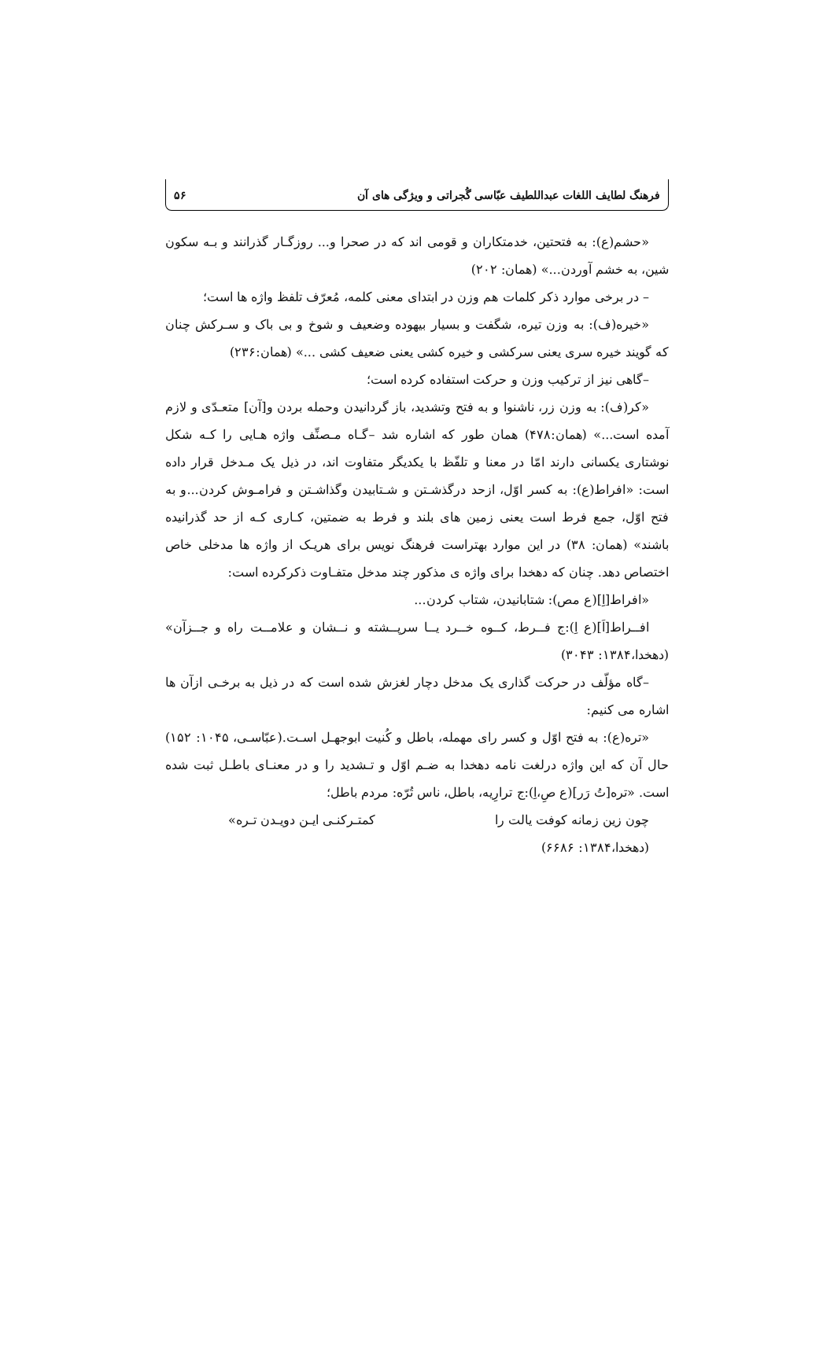فرهنگ لطایف اللغات عبداللطیف عبّاسی گُجراتی و ویژگی های آن ۵۶
«حشم(ع): به فتحتین، خدمتکاران و قومی اند که در صحرا و... روزگـار گذرانند و بـه سکون شین، به خشم آوردن...» (همان: ۲۰۲)
– در برخی موارد ذکر کلمات هم وزن در ابتدای معنی کلمه، مُعرّف تلفظ واژه ها است؛
«خیره(ف): به وزن تیره، شگفت و بسیار بیهوده وضعیف و شوخ و بی باک و سـرکش چنان که گویند خیره سری یعنی سرکشی و خیره کشی یعنی ضعیف کشی ...» (همان:۲۳۶)
–گاهی نیز از ترکیب وزن و حرکت استفاده کرده است؛
«کر(ف): به وزن زر، ناشنوا و به فتح وتشدید، باز گردانیدن وحمله بردن و[آن] متعـدّی و لازم آمده است...» (همان:۴۷۸) همان طور که اشاره شد –گـاه مـصنِّف واژه هـایی را کـه شکل نوشتاری یکسانی دارند امّا در معنا و تلفّظ با یکدیگر متفاوت اند، در ذیل یک مـدخل قرار داده است: «افراط(ع): به کسر اوّل، ازحد درگذشـتن و شـتابیدن وگذاشـتن و فرامـوش کردن...و به فتح اوّل، جمع فرط است یعنی زمین های بلند و فرط به ضمتین، کـاری کـه از حد گذرانیده باشند» (همان: ۳۸) در این موارد بهتراست فرهنگ نویس برای هریـک از واژه ها مدخلی خاص اختصاص دهد. چنان که دهخدا برای واژه ی مذکور چند مدخل متفـاوت ذکرکرده است:
«افراط[اِ](ع مص): شتابانیدن، شتاب کردن...
افــراط[اَ](ع اِ):ج فــرط، کــوه خــرد یــا سرپــشته و نــشان و علامــت راه و جــزآن» (دهخدا،۱۳۸۴: ۳۰۴۳)
–گاه مؤلّف در حرکت گذاری یک مدخل دچار لغزش شده است که در ذیل به برخـی ازآن ها اشاره می کنیم:
«تره(ع): به فتح اوّل و کسر رای مهمله، باطل و کُنیت ابوجهـل اسـت.(عبّاسـی، ۱۰۴۵: ۱۵۲) حال آن که این واژه درلغت نامه دهخدا به ضـم اوّل و تـشدید را و در معنـای باطـل ثبت شده است. «تره[تُ رَر](ع صِ،اِ):ج ترارِیه، باطل، ناس تُرّه: مردم باطل؛
چون زین زمانه کوفت یالت را کمتـرکنـی ایـن دویـدن تـره»
(دهخدا،۱۳۸۴: ۶۶۸۶)